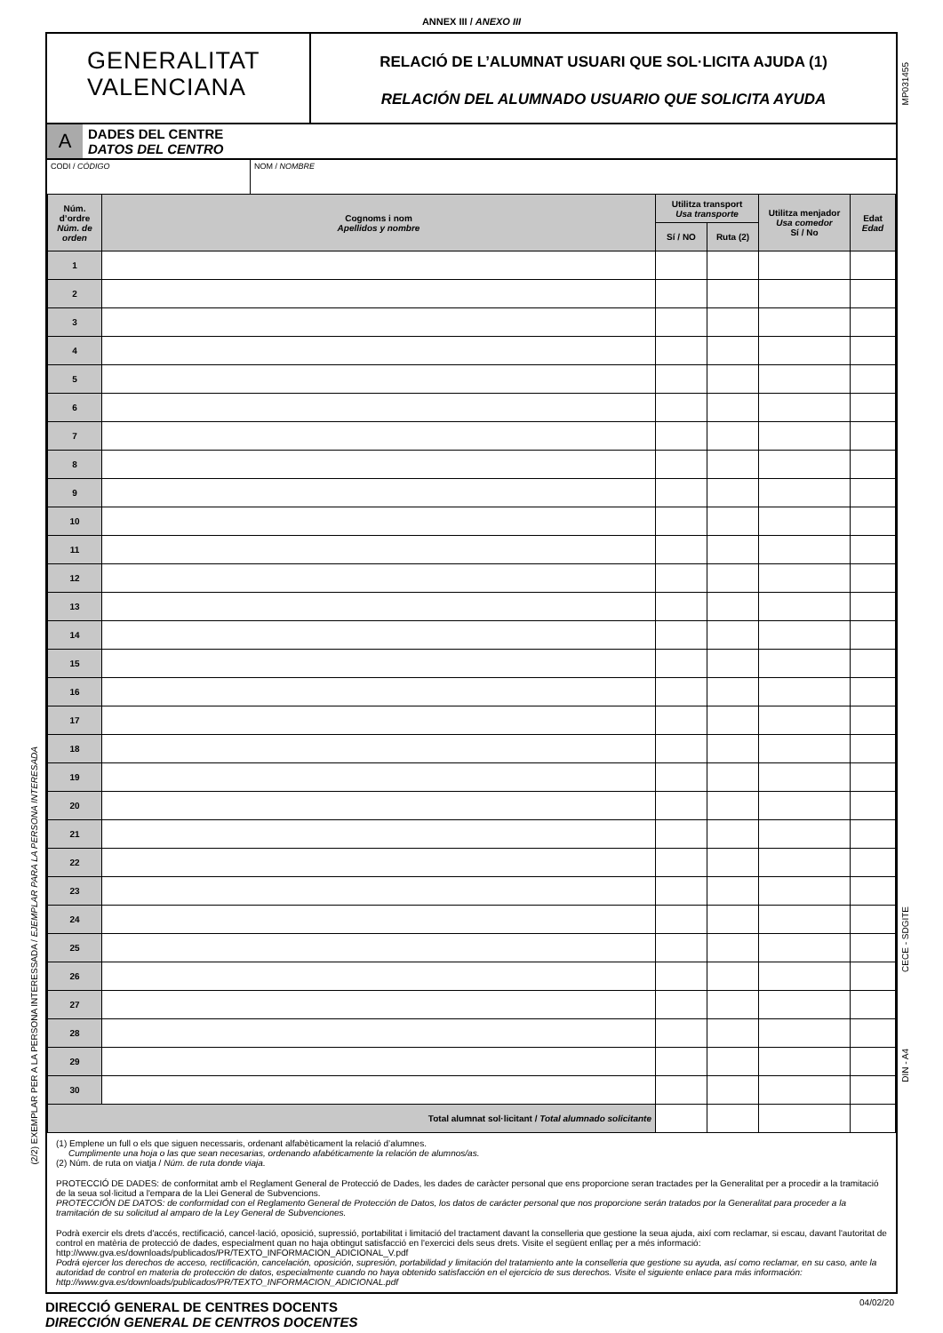ANNEX III / ANEXO III
GENERALITAT
VALENCIANA
RELACIÓ DE L’ALUMNAT USUARI QUE SOL·LICITA AJUDA (1)
RELACIÓN DEL ALUMNADO USUARIO QUE SOLICITA AYUDA
A
DADES DEL CENTRE
DATOS DEL CENTRO
CODI / CÓDIGO NOM / NOMBRE
| Núm. d’ordre Núm. de orden | Cognoms i nom Apellidos y nombre | Utilitza transport Usa transporte | | Utilitza menjador Usa comedor Sí / No | Edat Edad |
| --- | --- | --- | --- | --- | --- |
| | | Sí / NO | Ruta (2) | | |
| 1 | | | | | |
| 2 | | | | | |
| 3 | | | | | |
| 4 | | | | | |
| 5 | | | | | |
| 6 | | | | | |
| 7 | | | | | |
| 8 | | | | | |
| 9 | | | | | |
| 10 | | | | | |
| 11 | | | | | |
| 12 | | | | | |
| 13 | | | | | |
| 14 | | | | | |
| 15 | | | | | |
| 16 | | | | | |
| 17 | | | | | |
| 18 | | | | | |
| 19 | | | | | |
| 20 | | | | | |
| 21 | | | | | |
| 22 | | | | | |
| 23 | | | | | |
| 24 | | | | | |
| 25 | | | | | |
| 26 | | | | | |
| 27 | | | | | |
| 28 | | | | | |
| 29 | | | | | |
| 30 | | | | | |
| Total alumnat sol·licitant / Total alumnado solicitante | | | | | |
(1) Emplene un full o els que siguen necessaris, ordenant alfabèticament la relació d’alumnes.
Cumplimente una hoja o las que sean necesarias, ordenando afabéticamente la relación de alumnos/as.
(2) Núm. de ruta on viatja / Núm. de ruta donde viaja.
PROTECCIÓ DE DADES: de conformitat amb el Reglament General de Protecció de Dades, les dades de caràcter personal que ens proporcione seran tractades per la Generalitat per a procedir a la tramitació de la seua sol·licitud a l'empara de la Llei General de Subvencions.
PROTECCIÓN DE DATOS: de conformidad con el Reglamento General de Protección de Datos, los datos de carácter personal que nos proporcione serán tratados por la Generalitat para proceder a la tramitación de su solicitud al amparo de la Ley General de Subvenciones.
Podrà exercir els drets d'accés, rectificació, cancel·lació, oposició, supressió, portabilitat i limitació del tractament davant la conselleria que gestione la seua ajuda, així com reclamar, si escau, davant l'autoritat de control en matèria de protecció de dades, especialment quan no haja obtingut satisfacció en l'exercici dels seus drets. Visite el següent enllaç per a més informació: http://www.gva.es/downloads/publicados/PR/TEXTO_INFORMACION_ADICIONAL_V.pdf
Podrá ejercer los derechos de acceso, rectificación, cancelación, oposición, supresión, portabilidad y limitación del tratamiento ante la conselleria que gestione su ayuda, así como reclamar, en su caso, ante la autoridad de control en materia de protección de datos, especialmente cuando no haya obtenido satisfacción en el ejercicio de sus derechos. Visite el siguiente enlace para más información: http://www.gva.es/downloads/publicados/PR/TEXTO_INFORMACION_ADICIONAL.pdf
DIRECCIÓ GENERAL DE CENTRES DOCENTS
DIRECCIÓN GENERAL DE CENTROS DOCENTES
04/02/20
(2/2) EXEMPLAR PER A LA PERSONA INTERESSADA / EJEMPLAR PARA LA PERSONA INTERESADA
MP031455
CECE - SDGITE
DIN - A4